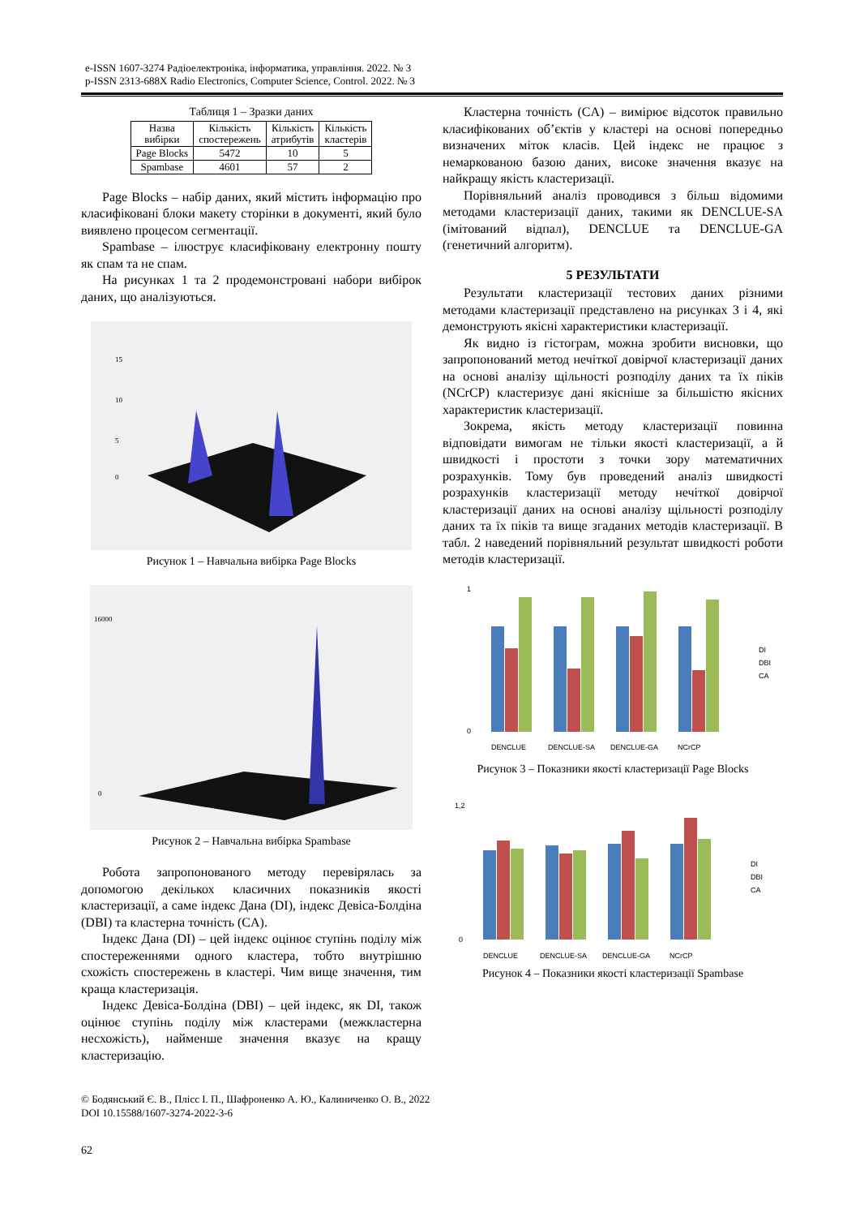e-ISSN 1607-3274 Радіоелектроніка, інформатика, управління. 2022. № 3
p-ISSN 2313-688X Radio Electronics, Computer Science, Control. 2022. № 3
Таблиця 1 – Зразки даних
| Назва вибірки | Кількість спостережень | Кількість атрибутів | Кількість кластерів |
| --- | --- | --- | --- |
| Page Blocks | 5472 | 10 | 5 |
| Spambase | 4601 | 57 | 2 |
Page Blocks – набір даних, який містить інформацію про класифіковані блоки макету сторінки в документі, який було виявлено процесом сегментації.
Spambase – ілюструє класифіковану електронну пошту як спам та не спам.
На рисунках 1 та 2 продемонстровані набори вибірок даних, що аналізуються.
15
10
5
0
Рисунок 1 – Навчальна вибірка Page Blocks
16000
0
Рисунок 2 – Навчальна вибірка Spambase
Робота запропонованого методу перевірялась за допомогою декількох класичних показників якості кластеризації, а саме індекс Дана (DI), індекс Девіса-Болдіна (DBI) та кластерна точність (CA).
Індекс Дана (DI) – цей індекс оцінює ступінь поділу між спостереженнями одного кластера, тобто внутрішню схожість спостережень в кластері. Чим вище значення, тим краща кластеризація.
Індекс Девіса-Болдіна (DBI) – цей індекс, як DI, також оцінює ступінь поділу між кластерами (межкластерна несхожість), найменше значення вказує на кращу кластеризацію.
Кластерна точність (CA) – вимірює відсоток правильно класифікованих об’єктів у кластері на основі попередньо визначених міток класів. Цей індекс не працює з немаркованою базою даних, високе значення вказує на найкращу якість кластеризації.
Порівняльний аналіз проводився з більш відомими методами кластеризації даних, такими як DENCLUE-SA (імітований відпал), DENCLUE та DENCLUE-GA (генетичний алгоритм).
5 РЕЗУЛЬТАТИ
Результати кластеризації тестових даних різними методами кластеризації представлено на рисунках 3 і 4, які демонструють якісні характеристики кластеризації.
Як видно із гістограм, можна зробити висновки, що запропонований метод нечіткої довірчої кластеризації даних на основі аналізу щільності розподілу даних та їх піків (NCrCP) кластеризує дані якісніше за більшістю якісних характеристик кластеризації.
Зокрема, якість методу кластеризації повинна відповідати вимогам не тільки якості кластеризації, а й швидкості і простоти з точки зору математичних розрахунків. Тому був проведений аналіз швидкості розрахунків кластеризації методу нечіткої довірчої кластеризації даних на основі аналізу щільності розподілу даних та їх піків та вище згаданих методів кластеризації. В табл. 2 наведений порівняльний результат швидкості роботи методів кластеризації.
1
0
DENCLUE
DENCLUE-SA
DENCLUE-GA
NCrCP
DI
DBI
CA
Рисунок 3 – Показники якості кластеризації Page Blocks
1,2
0
DENCLUE
DENCLUE-SA
DENCLUE-GA
NCrCP
DI
DBI
CA
Рисунок 4 – Показники якості кластеризації Spambase
© Бодянський Є. В., Плісс І. П., Шафроненко А. Ю., Калиниченко О. В., 2022
DOI 10.15588/1607-3274-2022-3-6
62